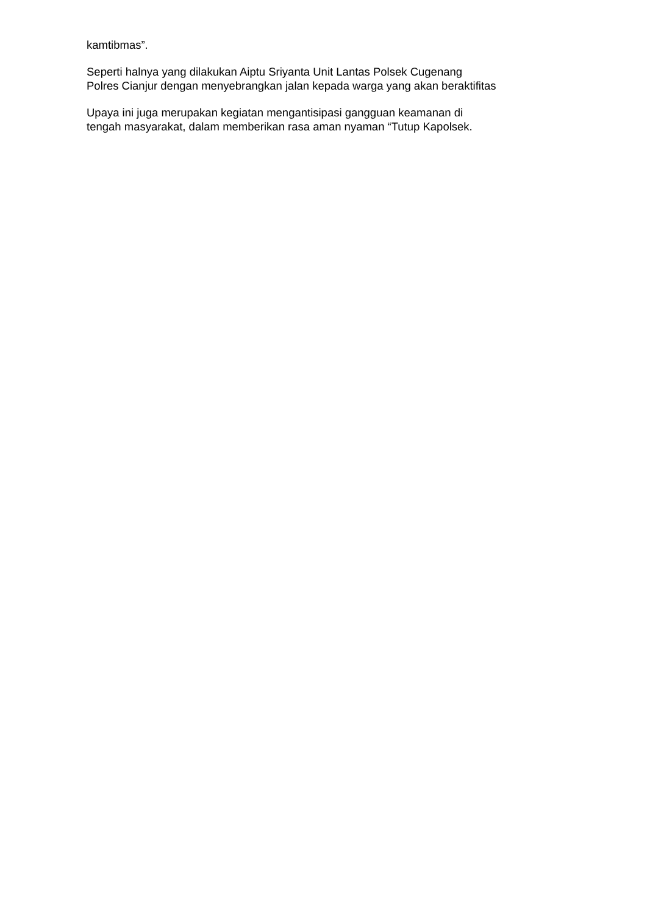kamtibmas”.
Seperti halnya yang dilakukan Aiptu Sriyanta Unit Lantas Polsek Cugenang
Polres Cianjur dengan menyebrangkan jalan kepada warga yang akan beraktifitas
Upaya ini juga merupakan kegiatan mengantisipasi gangguan keamanan di
tengah masyarakat, dalam memberikan rasa aman nyaman “Tutup Kapolsek.